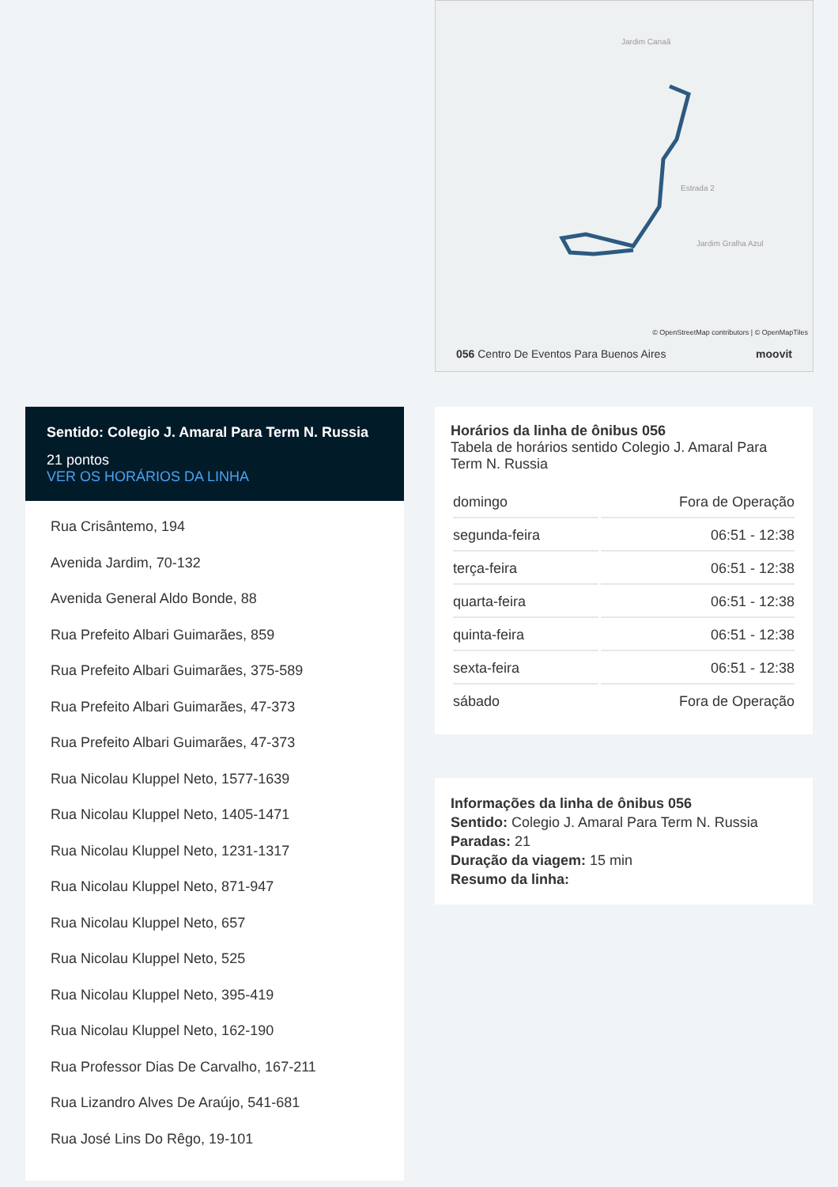Jardim Canaã
Estrada 2
Jardim Gralha Azul
© OpenStreetMap contributors | © OpenMapTiles
056 Centro De Eventos Para Buenos Aires moovit
Sentido: Colegio J. Amaral Para Term N. Russia
21 pontos
VER OS HORÁRIOS DA LINHA
Rua Crisântemo, 194
Avenida Jardim, 70-132
Avenida General Aldo Bonde, 88
Rua Prefeito Albari Guimarães, 859
Rua Prefeito Albari Guimarães, 375-589
Rua Prefeito Albari Guimarães, 47-373
Rua Prefeito Albari Guimarães, 47-373
Rua Nicolau Kluppel Neto, 1577-1639
Rua Nicolau Kluppel Neto, 1405-1471
Rua Nicolau Kluppel Neto, 1231-1317
Rua Nicolau Kluppel Neto, 871-947
Rua Nicolau Kluppel Neto, 657
Rua Nicolau Kluppel Neto, 525
Rua Nicolau Kluppel Neto, 395-419
Rua Nicolau Kluppel Neto, 162-190
Rua Professor Dias De Carvalho, 167-211
Rua Lizandro Alves De Araújo, 541-681
Rua José Lins Do Rêgo, 19-101
Horários da linha de ônibus 056
Tabela de horários sentido Colegio J. Amaral Para Term N. Russia
| domingo | Fora de Operação |
| segunda-feira | 06:51 - 12:38 |
| terça-feira | 06:51 - 12:38 |
| quarta-feira | 06:51 - 12:38 |
| quinta-feira | 06:51 - 12:38 |
| sexta-feira | 06:51 - 12:38 |
| sábado | Fora de Operação |
Informações da linha de ônibus 056
Sentido: Colegio J. Amaral Para Term N. Russia
Paradas: 21
Duração da viagem: 15 min
Resumo da linha: